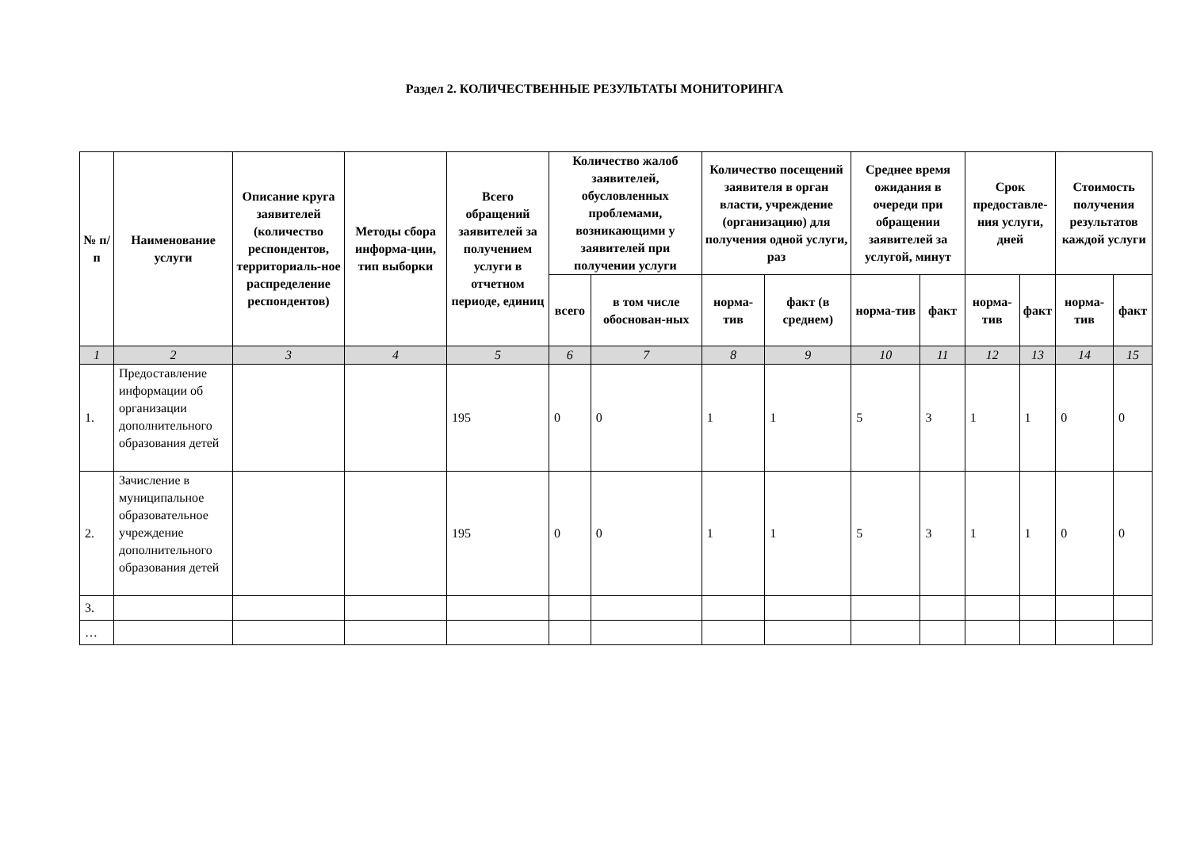Раздел 2. КОЛИЧЕСТВЕННЫЕ РЕЗУЛЬТАТЫ МОНИТОРИНГА
| № п/п | Наименование услуги | Описание круга заявителей (количество респондентов, территориаль-ное распределение респондентов) | Методы сбора информа-ции, тип выборки | Всего обращений заявителей за получением услуги в отчетном периоде, единиц | Количество жалоб заявителей, обусловленных проблемами, возникающими у заявителей при получении услуги | | Количество посещений заявителя в орган власти, учреждение (организацию) для получения одной услуги, раз | | Среднее время ожидания в очереди при обращении заявителей за услугой, минут | | Срок предоставле-ния услуги, дней | | Стоимость получения результатов каждой услуги | |
| --- | --- | --- | --- | --- | --- | --- | --- | --- | --- | --- | --- | --- | --- | --- |
| | | | | | всего | в том числе обоснован-ных | норма-тив | факт (в среднем) | норма-тив | факт | норма-тив | факт | норма-тив | факт |
| 1 | 2 | 3 | 4 | 5 | 6 | 7 | 8 | 9 | 10 | 11 | 12 | 13 | 14 | 15 |
| 1. | Предоставление информации об организации дополнительного образования детей | | | 195 | 0 | 0 | 1 | 1 | 5 | 3 | 1 | 1 | 0 | 0 |
| 2. | Зачисление в муниципальное образовательное учреждение дополнительного образования детей | | | 195 | 0 | 0 | 1 | 1 | 5 | 3 | 1 | 1 | 0 | 0 |
| 3. | | | | | | | | | | | | | | |
| … | | | | | | | | | | | | | | |